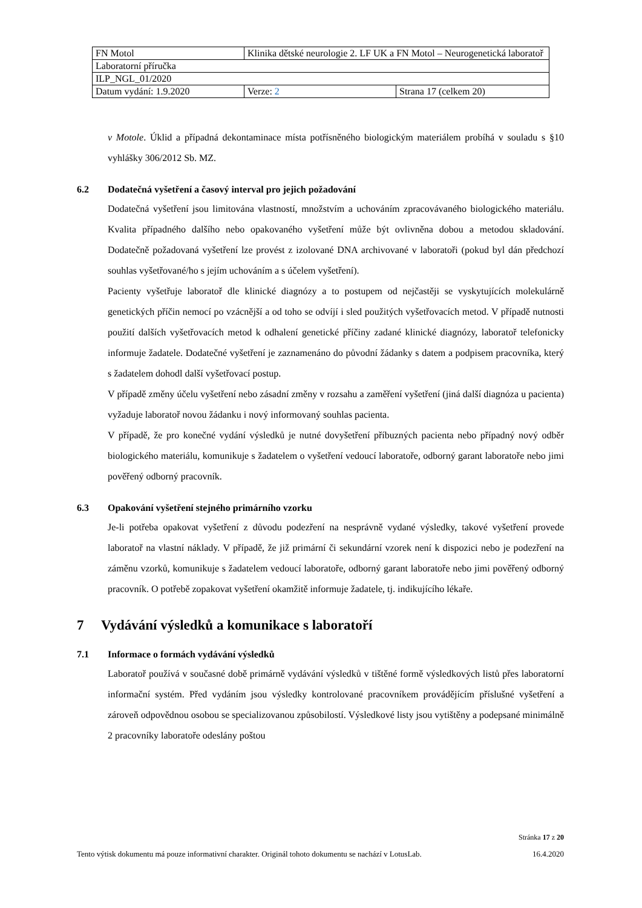| FN Motol | Klinika dětské neurologie 2. LF UK a FN Motol – Neurogenetická laboratoř | |
| Laboratorní příručka | | |
| ILP_NGL_01/2020 | | |
| Datum vydání: 1.9.2020 | Verze: 2 | Strana 17 (celkem 20) |
v Motole. Úklid a případná dekontaminace místa potřísněného biologickým materiálem probíhá v souladu s §10 vyhlášky 306/2012 Sb. MZ.
6.2 Dodatečná vyšetření a časový interval pro jejich požadování
Dodatečná vyšetření jsou limitována vlastností, množstvím a uchováním zpracovávaného biologického materiálu. Kvalita případného dalšího nebo opakovaného vyšetření může být ovlivněna dobou a metodou skladování. Dodatečně požadovaná vyšetření lze provést z izolované DNA archivované v laboratoři (pokud byl dán předchozí souhlas vyšetřované/ho s jejím uchováním a s účelem vyšetření).
Pacienty vyšetřuje laboratoř dle klinické diagnózy a to postupem od nejčastěji se vyskytujících molekulárně genetických příčin nemocí po vzácnější a od toho se odvíjí i sled použitých vyšetřovacích metod. V případě nutnosti použití dalších vyšetřovacích metod k odhalení genetické příčiny zadané klinické diagnózy, laboratoř telefonicky informuje žadatele. Dodatečné vyšetření je zaznamenáno do původní žádanky s datem a podpisem pracovníka, který s žadatelem dohodl další vyšetřovací postup.
V případě změny účelu vyšetření nebo zásadní změny v rozsahu a zaměření vyšetření (jiná další diagnóza u pacienta) vyžaduje laboratoř novou žádanku i nový informovaný souhlas pacienta.
V případě, že pro konečné vydání výsledků je nutné dovyšetření příbuzných pacienta nebo případný nový odběr biologického materiálu, komunikuje s žadatelem o vyšetření vedoucí laboratoře, odborný garant laboratoře nebo jimi pověřený odborný pracovník.
6.3 Opakování vyšetření stejného primárního vzorku
Je-li potřeba opakovat vyšetření z důvodu podezření na nesprávně vydané výsledky, takové vyšetření provede laboratoř na vlastní náklady. V případě, že již primární či sekundární vzorek není k dispozici nebo je podezření na záměnu vzorků, komunikuje s žadatelem vedoucí laboratoře, odborný garant laboratoře nebo jimi pověřený odborný pracovník. O potřebě zopakovat vyšetření okamžitě informuje žadatele, tj. indikujícího lékaře.
7 Vydávání výsledků a komunikace s laboratoří
7.1 Informace o formách vydávání výsledků
Laboratoř používá v současné době primárně vydávání výsledků v tištěné formě výsledkových listů přes laboratorní informační systém. Před vydáním jsou výsledky kontrolované pracovníkem provádějícím příslušné vyšetření a zároveň odpovědnou osobou se specializovanou způsobilostí. Výsledkové listy jsou vytištěny a podepsané minimálně 2 pracovníky laboratoře odeslány poštou
Stránka 17 z 20
Tento výtisk dokumentu má pouze informativní charakter. Originál tohoto dokumentu se nachází v LotusLab. 16.4.2020